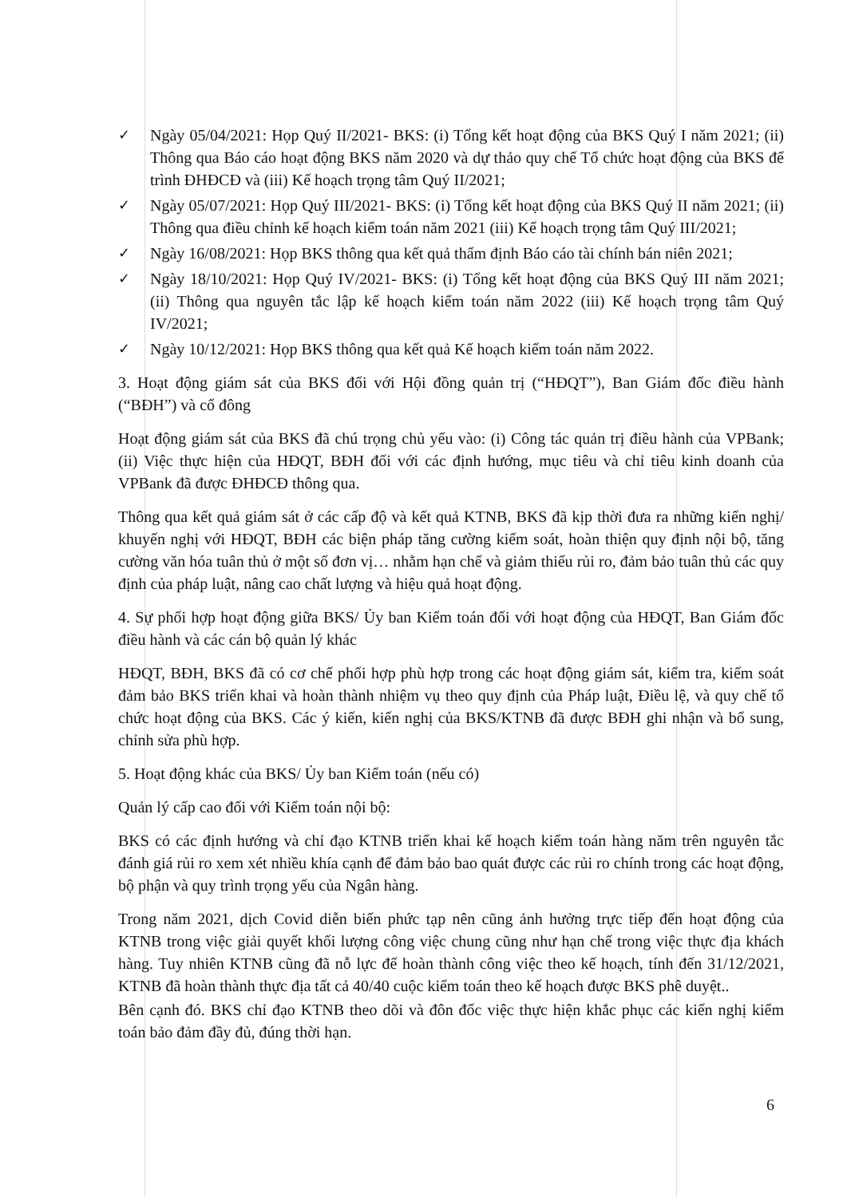✓ Ngày 05/04/2021: Họp Quý II/2021- BKS: (i) Tổng kết hoạt động của BKS Quý I năm 2021; (ii) Thông qua Báo cáo hoạt động BKS năm 2020 và dự thảo quy chế Tổ chức hoạt động của BKS để trình ĐHĐCĐ và (iii) Kế hoạch trọng tâm Quý II/2021;
✓ Ngày 05/07/2021: Họp Quý III/2021- BKS: (i) Tổng kết hoạt động của BKS Quý II năm 2021; (ii) Thông qua điều chỉnh kế hoạch kiểm toán năm 2021 (iii) Kế hoạch trọng tâm Quý III/2021;
✓ Ngày 16/08/2021: Họp BKS thông qua kết quả thẩm định Báo cáo tài chính bán niên 2021;
✓ Ngày 18/10/2021: Họp Quý IV/2021- BKS: (i) Tổng kết hoạt động của BKS Quý III năm 2021; (ii) Thông qua nguyên tắc lập kế hoạch kiểm toán năm 2022 (iii) Kế hoạch trọng tâm Quý IV/2021;
✓ Ngày 10/12/2021: Họp BKS thông qua kết quả Kế hoạch kiểm toán năm 2022.
3. Hoạt động giám sát của BKS đối với Hội đồng quản trị (“HĐQT”), Ban Giám đốc điều hành (“BĐH”) và cổ đông
Hoạt động giám sát của BKS đã chú trọng chủ yếu vào: (i) Công tác quản trị điều hành của VPBank; (ii) Việc thực hiện của HĐQT, BĐH đối với các định hướng, mục tiêu và chỉ tiêu kinh doanh của VPBank đã được ĐHĐCĐ thông qua.
Thông qua kết quả giám sát ở các cấp độ và kết quả KTNB, BKS đã kịp thời đưa ra những kiến nghị/ khuyến nghị với HĐQT, BĐH các biện pháp tăng cường kiểm soát, hoàn thiện quy định nội bộ, tăng cường văn hóa tuân thủ ở một số đơn vị… nhằm hạn chế và giảm thiểu rủi ro, đảm bảo tuân thủ các quy định của pháp luật, nâng cao chất lượng và hiệu quả hoạt động.
4. Sự phối hợp hoạt động giữa BKS/ Ủy ban Kiểm toán đối với hoạt động của HĐQT, Ban Giám đốc điều hành và các cán bộ quản lý khác
HĐQT, BĐH, BKS đã có cơ chế phối hợp phù hợp trong các hoạt động giám sát, kiểm tra, kiểm soát đảm bảo BKS triển khai và hoàn thành nhiệm vụ theo quy định của Pháp luật, Điều lệ, và quy chế tổ chức hoạt động của BKS. Các ý kiến, kiến nghị của BKS/KTNB đã được BĐH ghi nhận và bổ sung, chỉnh sửa phù hợp.
5. Hoạt động khác của BKS/ Ủy ban Kiểm toán (nếu có)
Quản lý cấp cao đối với Kiểm toán nội bộ:
BKS có các định hướng và chỉ đạo KTNB triển khai kế hoạch kiểm toán hàng năm trên nguyên tắc đánh giá rủi ro xem xét nhiều khía cạnh để đảm bảo bao quát được các rủi ro chính trong các hoạt động, bộ phận và quy trình trọng yếu của Ngân hàng.
Trong năm 2021, dịch Covid diễn biến phức tạp nên cũng ảnh hưởng trực tiếp đến hoạt động của KTNB trong việc giải quyết khối lượng công việc chung cũng như hạn chế trong việc thực địa khách hàng. Tuy nhiên KTNB cũng đã nỗ lực để hoàn thành công việc theo kế hoạch, tính đến 31/12/2021, KTNB đã hoàn thành thực địa tất cả 40/40 cuộc kiểm toán theo kế hoạch được BKS phê duyệt..
Bên cạnh đó. BKS chỉ đạo KTNB theo dõi và đôn đốc việc thực hiện khắc phục các kiến nghị kiểm toán bảo đảm đầy đủ, đúng thời hạn.
6